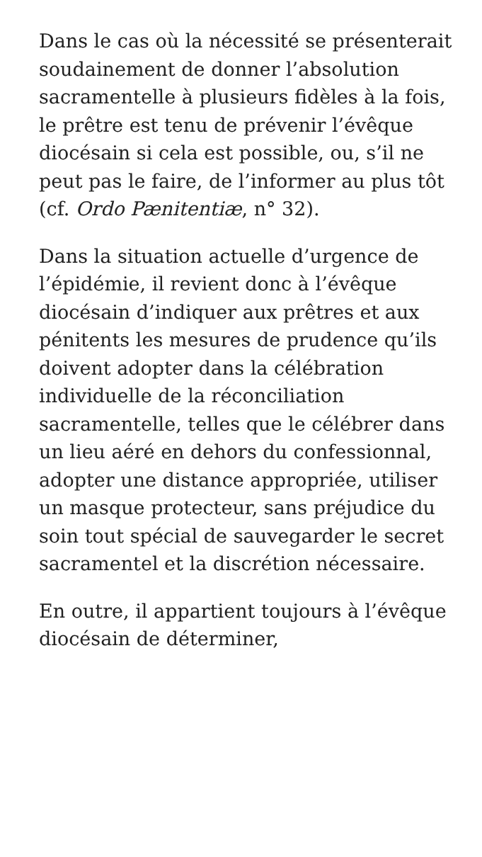Dans le cas où la nécessité se présenterait soudainement de donner l’absolution sacramentelle à plusieurs fidèles à la fois, le prêtre est tenu de prévenir l’évêque diocésain si cela est possible, ou, s’il ne peut pas le faire, de l’informer au plus tôt (cf. Ordo Pænitentiæ, n° 32).
Dans la situation actuelle d’urgence de l’épidémie, il revient donc à l’évêque diocésain d’indiquer aux prêtres et aux pénitents les mesures de prudence qu’ils doivent adopter dans la célébration individuelle de la réconciliation sacramentelle, telles que le célébrer dans un lieu aéré en dehors du confessionnal, adopter une distance appropriée, utiliser un masque protecteur, sans préjudice du soin tout spécial de sauvegarder le secret sacramentel et la discrétion nécessaire.
En outre, il appartient toujours à l’évêque diocésain de déterminer,